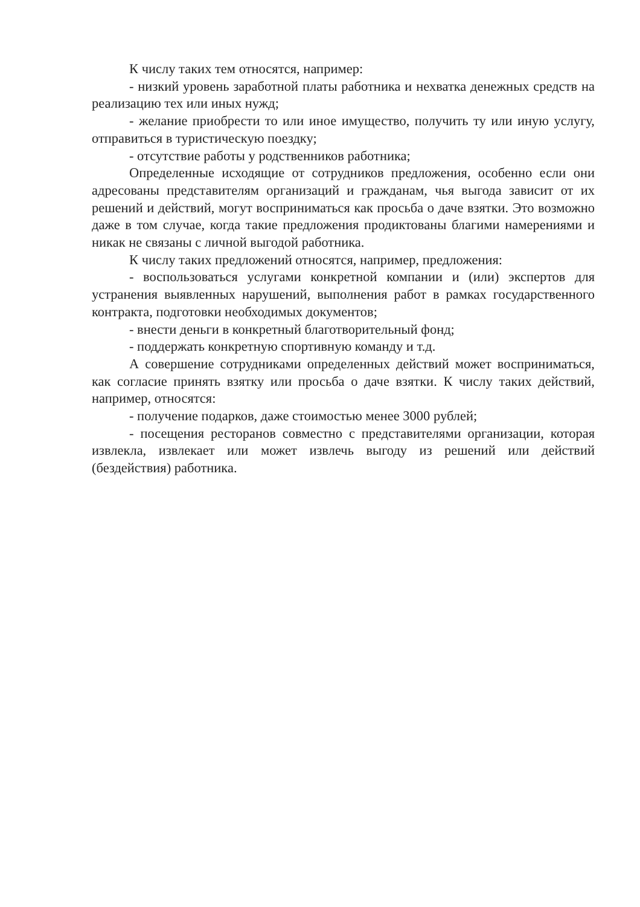К числу таких тем относятся, например:
- низкий уровень заработной платы работника и нехватка денежных средств на реализацию тех или иных нужд;
- желание приобрести то или иное имущество, получить ту или иную услугу, отправиться в туристическую поездку;
- отсутствие работы у родственников работника;
Определенные исходящие от сотрудников предложения, особенно если они адресованы представителям организаций и гражданам, чья выгода зависит от их решений и действий, могут восприниматься как просьба о даче взятки. Это возможно даже в том случае, когда такие предложения продиктованы благими намерениями и никак не связаны с личной выгодой работника.
К числу таких предложений относятся, например, предложения:
- воспользоваться услугами конкретной компании и (или) экспертов для устранения выявленных нарушений, выполнения работ в рамках государственного контракта, подготовки необходимых документов;
- внести деньги в конкретный благотворительный фонд;
- поддержать конкретную спортивную команду и т.д.
А совершение сотрудниками определенных действий может восприниматься, как согласие принять взятку или просьба о даче взятки. К числу таких действий, например, относятся:
- получение подарков, даже стоимостью менее 3000 рублей;
- посещения ресторанов совместно с представителями организации, которая извлекла, извлекает или может извлечь выгоду из решений или действий (бездействия) работника.